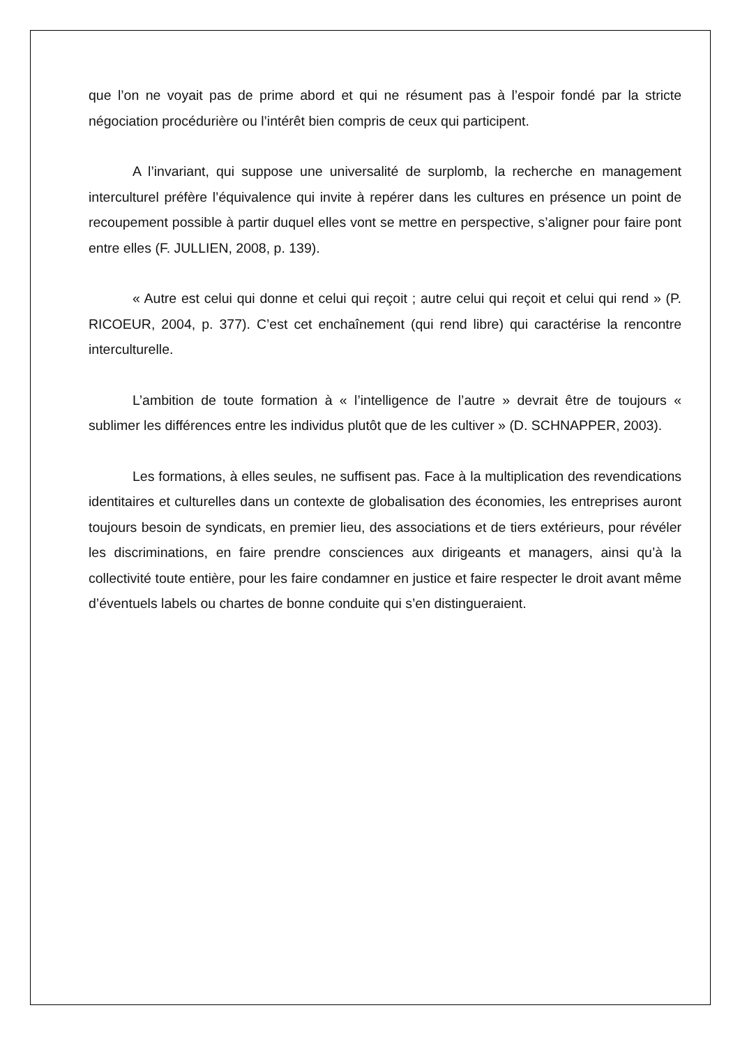que l’on ne voyait pas de prime abord et qui ne résument pas à l’espoir fondé par la stricte négociation procédurière ou l’intérêt bien compris de ceux qui participent.
A l’invariant, qui suppose une universalité de surplomb, la recherche en management interculturel préfère l’équivalence qui invite à repérer dans les cultures en présence un point de recoupement possible à partir duquel elles vont se mettre en perspective, s’aligner pour faire pont entre elles (F. JULLIEN, 2008, p. 139).
« Autre est celui qui donne et celui qui reçoit ; autre celui qui reçoit et celui qui rend » (P. RICOEUR, 2004, p. 377). C’est cet enchaînement (qui rend libre) qui caractérise la rencontre interculturelle.
L’ambition de toute formation à « l’intelligence de l’autre » devrait être de toujours « sublimer les différences entre les individus plutôt que de les cultiver » (D. SCHNAPPER, 2003).
Les formations, à elles seules, ne suffisent pas. Face à la multiplication des revendications identitaires et culturelles dans un contexte de globalisation des économies, les entreprises auront toujours besoin de syndicats, en premier lieu, des associations et de tiers extérieurs, pour révéler les discriminations, en faire prendre consciences aux dirigeants et managers, ainsi qu’à la collectivité toute entière, pour les faire condamner en justice et faire respecter le droit avant même d’éventuels labels ou chartes de bonne conduite qui s’en distingueraient.